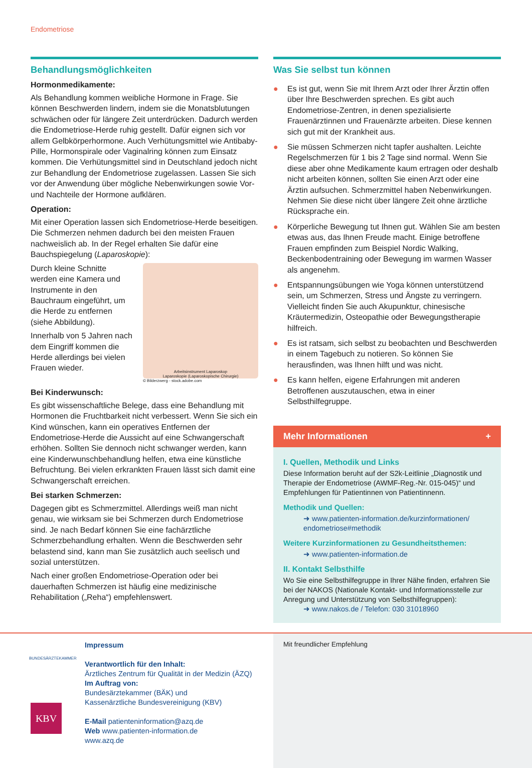Endometriose
Behandlungsmöglichkeiten
Hormonmedikamente:
Als Behandlung kommen weibliche Hormone in Frage. Sie können Beschwerden lindern, indem sie die Monatsblutungen schwächen oder für längere Zeit unterdrücken. Dadurch werden die Endometriose-Herde ruhig gestellt. Dafür eignen sich vor allem Gelbkörperhormone. Auch Verhütungsmittel wie Antibaby-Pille, Hormonspirale oder Vaginalring können zum Einsatz kommen. Die Verhütungsmittel sind in Deutschland jedoch nicht zur Behandlung der Endometriose zugelassen. Lassen Sie sich vor der Anwendung über mögliche Nebenwirkungen sowie Vor- und Nachteile der Hormone aufklären.
Operation:
Mit einer Operation lassen sich Endometriose-Herde beseitigen. Die Schmerzen nehmen dadurch bei den meisten Frauen nachweislich ab. In der Regel erhalten Sie dafür eine Bauchspiegelung (Laparoskopie):
Durch kleine Schnitte werden eine Kamera und Instrumente in den Bauchraum eingeführt, um die Herde zu entfernen (siehe Abbildung).
Innerhalb von 5 Jahren nach dem Eingriff kommen die Herde allerdings bei vielen Frauen wieder.
Arbeitsinstrument Laparoskop
Laparoskopie (Laparoskopische Chirurgie)
© Bilderzwerg - stock.adobe.com
Bei Kinderwunsch:
Es gibt wissenschaftliche Belege, dass eine Behandlung mit Hormonen die Fruchtbarkeit nicht verbessert. Wenn Sie sich ein Kind wünschen, kann ein operatives Entfernen der Endometriose-Herde die Aussicht auf eine Schwangerschaft erhöhen. Sollten Sie dennoch nicht schwanger werden, kann eine Kinderwunschbehandlung helfen, etwa eine künstliche Befruchtung. Bei vielen erkrankten Frauen lässt sich damit eine Schwangerschaft erreichen.
Bei starken Schmerzen:
Dagegen gibt es Schmerzmittel. Allerdings weiß man nicht genau, wie wirksam sie bei Schmerzen durch Endometriose sind. Je nach Bedarf können Sie eine fachärztliche Schmerzbehandlung erhalten. Wenn die Beschwerden sehr belastend sind, kann man Sie zusätzlich auch seelisch und sozial unterstützen.
Nach einer großen Endometriose-Operation oder bei dauerhaften Schmerzen ist häufig eine medizinische Rehabilitation („Reha“) empfehlenswert.
Was Sie selbst tun können
● Es ist gut, wenn Sie mit Ihrem Arzt oder Ihrer Ärztin offen über Ihre Beschwerden sprechen. Es gibt auch Endometriose-Zentren, in denen spezialisierte Frauenärztinnen und Frauenärzte arbeiten. Diese kennen sich gut mit der Krankheit aus.
● Sie müssen Schmerzen nicht tapfer aushalten. Leichte Regelschmerzen für 1 bis 2 Tage sind normal. Wenn Sie diese aber ohne Medikamente kaum ertragen oder deshalb nicht arbeiten können, sollten Sie einen Arzt oder eine Ärztin aufsuchen. Schmerzmittel haben Nebenwirkungen. Nehmen Sie diese nicht über längere Zeit ohne ärztliche Rücksprache ein.
● Körperliche Bewegung tut Ihnen gut. Wählen Sie am besten etwas aus, das Ihnen Freude macht. Einige betroffene Frauen empfinden zum Beispiel Nordic Walking, Beckenbodentraining oder Bewegung im warmen Wasser als angenehm.
● Entspannungsübungen wie Yoga können unterstützend sein, um Schmerzen, Stress und Ängste zu verringern. Vielleicht finden Sie auch Akupunktur, chinesische Kräutermedizin, Osteopathie oder Bewegungstherapie hilfreich.
● Es ist ratsam, sich selbst zu beobachten und Beschwerden in einem Tagebuch zu notieren. So können Sie herausfinden, was Ihnen hilft und was nicht.
● Es kann helfen, eigene Erfahrungen mit anderen Betroffenen auszutauschen, etwa in einer Selbsthilfegruppe.
Mehr Informationen +
I. Quellen, Methodik und Links
Diese Information beruht auf der S2k-Leitlinie „Diagnostik und Therapie der Endometriose (AWMF-Reg.-Nr. 015-045)“ und Empfehlungen für Patientinnen von Patientinnenn.
Methodik und Quellen:
➜ www.patienten-information.de/kurzinformationen/ endometriose#methodik
Weitere Kurzinformationen zu Gesundheitsthemen:
➜ www.patienten-information.de
II. Kontakt Selbsthilfe
Wo Sie eine Selbsthilfegruppe in Ihrer Nähe finden, erfahren Sie bei der NAKOS (Nationale Kontakt- und Informationsstelle zur Anregung und Unterstützung von Selbsthilfegruppen):
➜ www.nakos.de / Telefon: 030 31018960
BUNDESÄRZTEKAMMER
KBV
Impressum
Verantwortlich für den Inhalt:
Ärztliches Zentrum für Qualität in der Medizin (ÄZQ)
Im Auftrag von:
Bundesärztekammer (BÄK) und
Kassenärztliche Bundesvereinigung (KBV)
E-Mail patienteninformation@azq.de
Web www.patienten-information.de
www.azq.de
Mit freundlicher Empfehlung